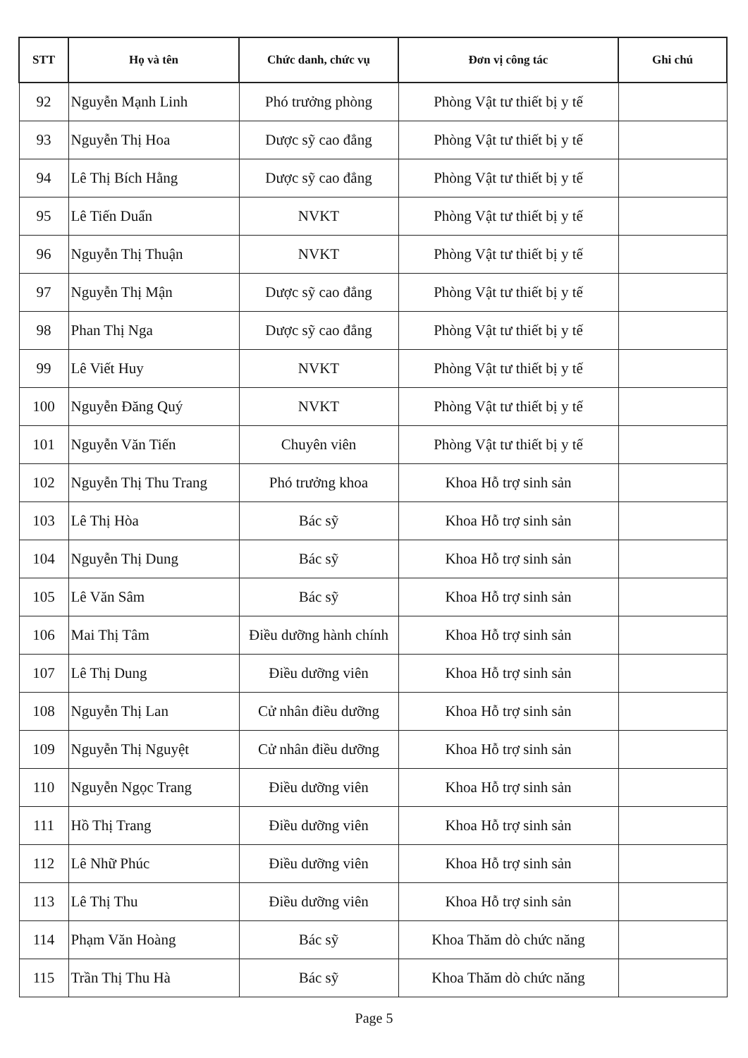| STT | Họ và tên | Chức danh, chức vụ | Đơn vị công tác | Ghi chú |
| --- | --- | --- | --- | --- |
| 92 | Nguyễn Mạnh Linh | Phó trưởng phòng | Phòng Vật tư thiết bị y tế | |
| 93 | Nguyễn Thị Hoa | Dược sỹ cao đẳng | Phòng Vật tư thiết bị y tế | |
| 94 | Lê Thị Bích Hằng | Dược sỹ cao đẳng | Phòng Vật tư thiết bị y tế | |
| 95 | Lê Tiến Duẩn | NVKT | Phòng Vật tư thiết bị y tế | |
| 96 | Nguyễn Thị Thuận | NVKT | Phòng Vật tư thiết bị y tế | |
| 97 | Nguyễn Thị Mận | Dược sỹ cao đẳng | Phòng Vật tư thiết bị y tế | |
| 98 | Phan Thị Nga | Dược sỹ cao đẳng | Phòng Vật tư thiết bị y tế | |
| 99 | Lê Viết Huy | NVKT | Phòng Vật tư thiết bị y tế | |
| 100 | Nguyễn Đăng Quý | NVKT | Phòng Vật tư thiết bị y tế | |
| 101 | Nguyễn Văn Tiến | Chuyên viên | Phòng Vật tư thiết bị y tế | |
| 102 | Nguyễn Thị Thu Trang | Phó trưởng khoa | Khoa Hỗ trợ sinh sản | |
| 103 | Lê Thị Hòa | Bác sỹ | Khoa Hỗ trợ sinh sản | |
| 104 | Nguyễn Thị Dung | Bác sỹ | Khoa Hỗ trợ sinh sản | |
| 105 | Lê Văn Sâm | Bác sỹ | Khoa Hỗ trợ sinh sản | |
| 106 | Mai Thị Tâm | Điều dưỡng hành chính | Khoa Hỗ trợ sinh sản | |
| 107 | Lê Thị Dung | Điều dưỡng viên | Khoa Hỗ trợ sinh sản | |
| 108 | Nguyễn Thị Lan | Cử nhân điều dưỡng | Khoa Hỗ trợ sinh sản | |
| 109 | Nguyễn Thị Nguyệt | Cử nhân điều dưỡng | Khoa Hỗ trợ sinh sản | |
| 110 | Nguyễn Ngọc Trang | Điều dưỡng viên | Khoa Hỗ trợ sinh sản | |
| 111 | Hồ Thị Trang | Điều dưỡng viên | Khoa Hỗ trợ sinh sản | |
| 112 | Lê Nhữ Phúc | Điều dưỡng viên | Khoa Hỗ trợ sinh sản | |
| 113 | Lê Thị Thu | Điều dưỡng viên | Khoa Hỗ trợ sinh sản | |
| 114 | Phạm Văn Hoàng | Bác sỹ | Khoa Thăm dò chức năng | |
| 115 | Trần Thị Thu Hà | Bác sỹ | Khoa Thăm dò chức năng | |
Page 5